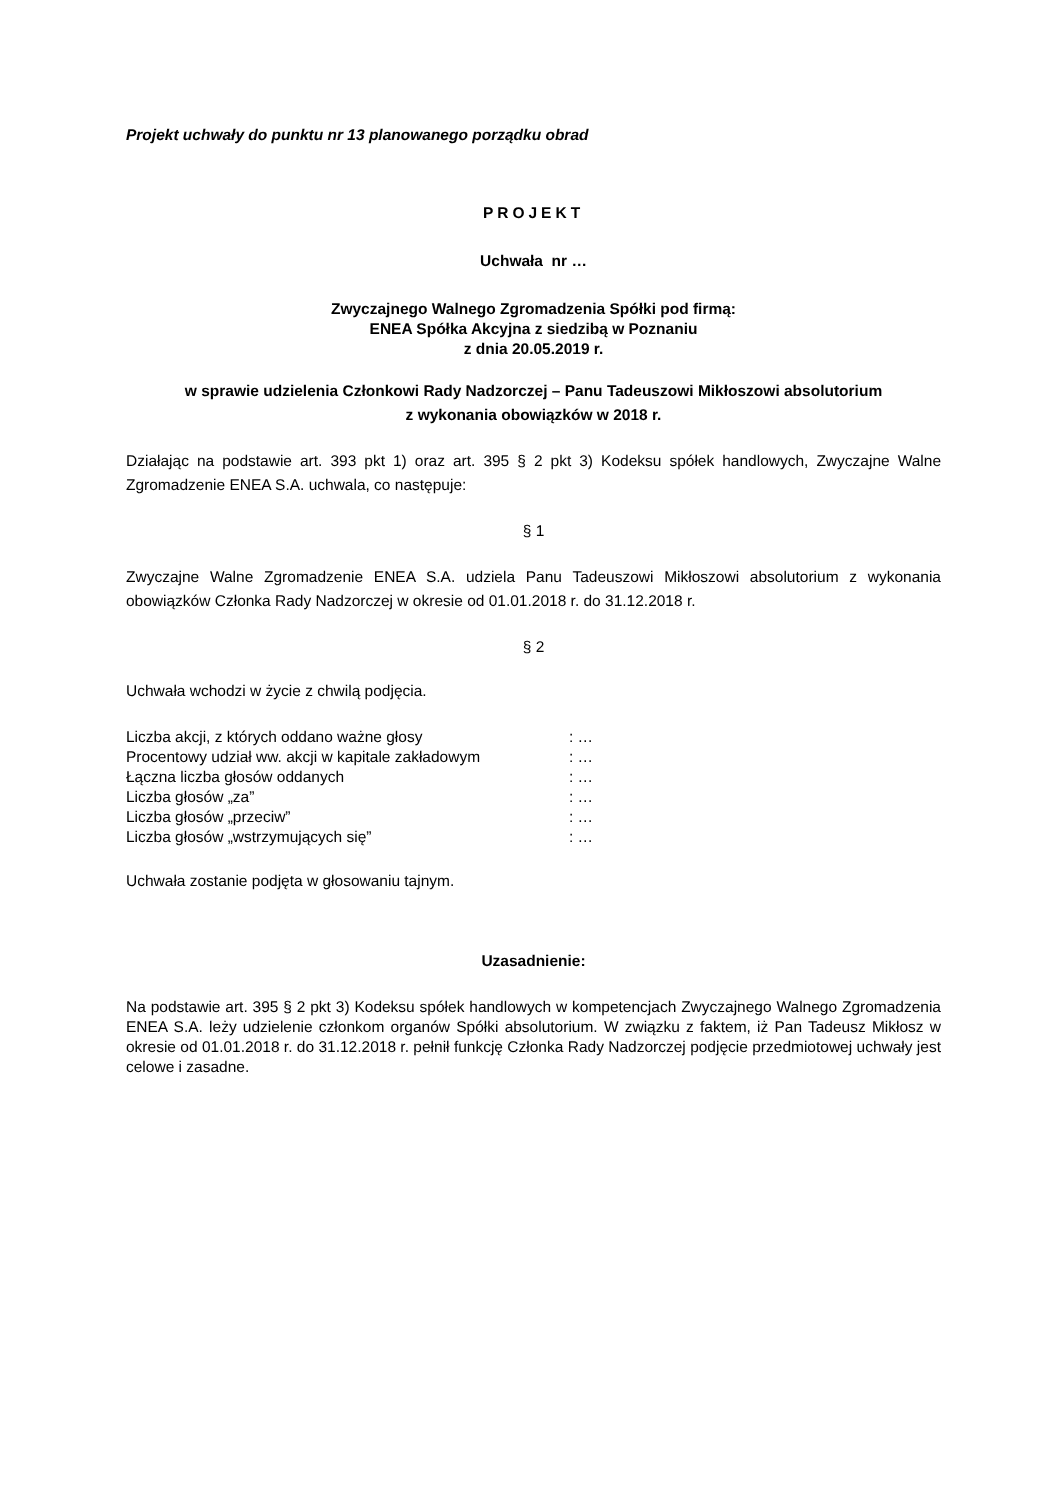Projekt uchwały do punktu nr 13 planowanego porządku obrad
PROJEKT
Uchwała nr …
Zwyczajnego Walnego Zgromadzenia Spółki pod firmą:
ENEA Spółka Akcyjna z siedzibą w Poznaniu
z dnia 20.05.2019 r.
w sprawie udzielenia Członkowi Rady Nadzorczej – Panu Tadeuszowi Mikłoszowi absolutorium
z wykonania obowiązków w 2018 r.
Działając na podstawie art. 393 pkt 1) oraz art. 395 § 2 pkt 3) Kodeksu spółek handlowych, Zwyczajne Walne Zgromadzenie ENEA S.A. uchwala, co następuje:
§ 1
Zwyczajne Walne Zgromadzenie ENEA S.A. udziela Panu Tadeuszowi Mikłoszowi absolutorium z wykonania obowiązków Członka Rady Nadzorczej w okresie od 01.01.2018 r. do 31.12.2018 r.
§ 2
Uchwała wchodzi w życie z chwilą podjęcia.
| Liczba akcji, z których oddano ważne głosy | : … |
| Procentowy udział ww. akcji w kapitale zakładowym | : … |
| Łączna liczba głosów oddanych | : … |
| Liczba głosów „za” | : … |
| Liczba głosów „przeciw” | : … |
| Liczba głosów „wstrzymujących się” | : … |
Uchwała zostanie podjęta w głosowaniu tajnym.
Uzasadnienie:
Na podstawie art. 395 § 2 pkt 3) Kodeksu spółek handlowych w kompetencjach Zwyczajnego Walnego Zgromadzenia ENEA S.A. leży udzielenie członkom organów Spółki absolutorium. W związku z faktem, iż Pan Tadeusz Mikłosz w okresie od 01.01.2018 r. do 31.12.2018 r. pełnił funkcję Członka Rady Nadzorczej podjęcie przedmiotowej uchwały jest celowe i zasadne.